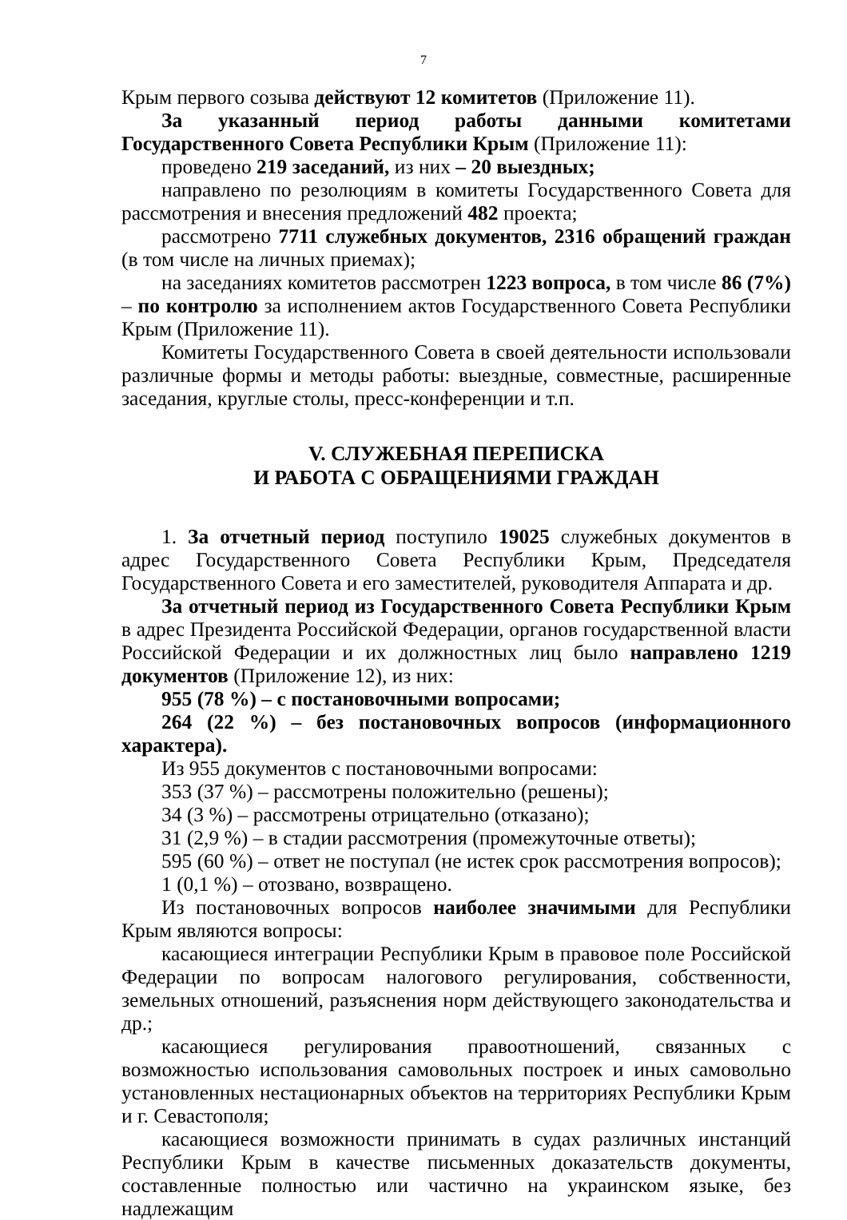7
Крым первого созыва действуют 12 комитетов (Приложение 11).
За указанный период работы данными комитетами Государственного Совета Республики Крым (Приложение 11):
проведено 219 заседаний, из них – 20 выездных;
направлено по резолюциям в комитеты Государственного Совета для рассмотрения и внесения предложений 482 проекта;
рассмотрено 7711 служебных документов, 2316 обращений граждан (в том числе на личных приемах);
на заседаниях комитетов рассмотрен 1223 вопроса, в том числе 86 (7%) – по контролю за исполнением актов Государственного Совета Республики Крым (Приложение 11).
Комитеты Государственного Совета в своей деятельности использовали различные формы и методы работы: выездные, совместные, расширенные заседания, круглые столы, пресс-конференции и т.п.
V. СЛУЖЕБНАЯ ПЕРЕПИСКА
И РАБОТА С ОБРАЩЕНИЯМИ ГРАЖДАН
1. За отчетный период поступило 19025 служебных документов в адрес Государственного Совета Республики Крым, Председателя Государственного Совета и его заместителей, руководителя Аппарата и др.
За отчетный период из Государственного Совета Республики Крым в адрес Президента Российской Федерации, органов государственной власти Российской Федерации и их должностных лиц было направлено 1219 документов (Приложение 12), из них:
955 (78 %) – с постановочными вопросами;
264 (22 %) – без постановочных вопросов (информационного характера).
Из 955 документов с постановочными вопросами:
353 (37 %) – рассмотрены положительно (решены);
34 (3 %) – рассмотрены отрицательно (отказано);
31 (2,9 %) – в стадии рассмотрения (промежуточные ответы);
595 (60 %) – ответ не поступал (не истек срок рассмотрения вопросов);
1 (0,1 %) – отозвано, возвращено.
Из постановочных вопросов наиболее значимыми для Республики Крым являются вопросы:
касающиеся интеграции Республики Крым в правовое поле Российской Федерации по вопросам налогового регулирования, собственности, земельных отношений, разъяснения норм действующего законодательства и др.;
касающиеся регулирования правоотношений, связанных с возможностью использования самовольных построек и иных самовольно установленных нестационарных объектов на территориях Республики Крым и г. Севастополя;
касающиеся возможности принимать в судах различных инстанций Республики Крым в качестве письменных доказательств документы, составленные полностью или частично на украинском языке, без надлежащим